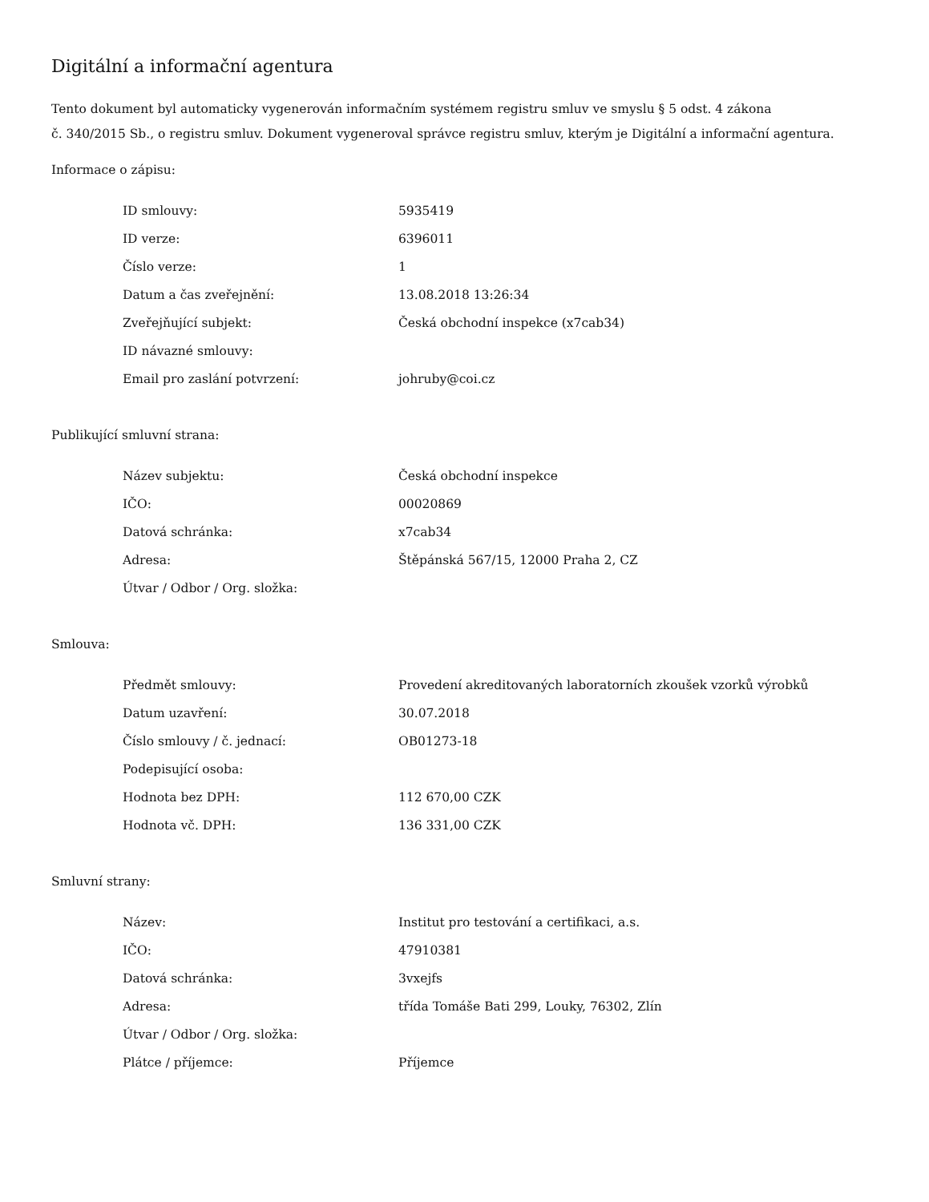Digitální a informační agentura
Tento dokument byl automaticky vygenerován informačním systémem registru smluv ve smyslu § 5 odst. 4 zákona
č. 340/2015 Sb., o registru smluv. Dokument vygeneroval správce registru smluv, kterým je Digitální a informační agentura.
Informace o zápisu:
| ID smlouvy: | 5935419 |
| ID verze: | 6396011 |
| Číslo verze: | 1 |
| Datum a čas zveřejnění: | 13.08.2018 13:26:34 |
| Zveřejňující subjekt: | Česká obchodní inspekce (x7cab34) |
| ID návazné smlouvy: | |
| Email pro zaslání potvrzení: | johruby@coi.cz |
Publikující smluvní strana:
| Název subjektu: | Česká obchodní inspekce |
| IČO: | 00020869 |
| Datová schránka: | x7cab34 |
| Adresa: | Štěpánská 567/15, 12000 Praha 2, CZ |
| Útvar / Odbor / Org. složka: | |
Smlouva:
| Předmět smlouvy: | Provedení akreditovaných laboratorních zkoušek vzorků výrobků |
| Datum uzavření: | 30.07.2018 |
| Číslo smlouvy / č. jednací: | OB01273-18 |
| Podepisující osoba: | |
| Hodnota bez DPH: | 112 670,00 CZK |
| Hodnota vč. DPH: | 136 331,00 CZK |
Smluvní strany:
| Název: | Institut pro testování a certifikaci, a.s. |
| IČO: | 47910381 |
| Datová schránka: | 3vxejfs |
| Adresa: | třída Tomáše Bati 299, Louky, 76302, Zlín |
| Útvar / Odbor / Org. složka: | |
| Plátce / příjemce: | Příjemce |